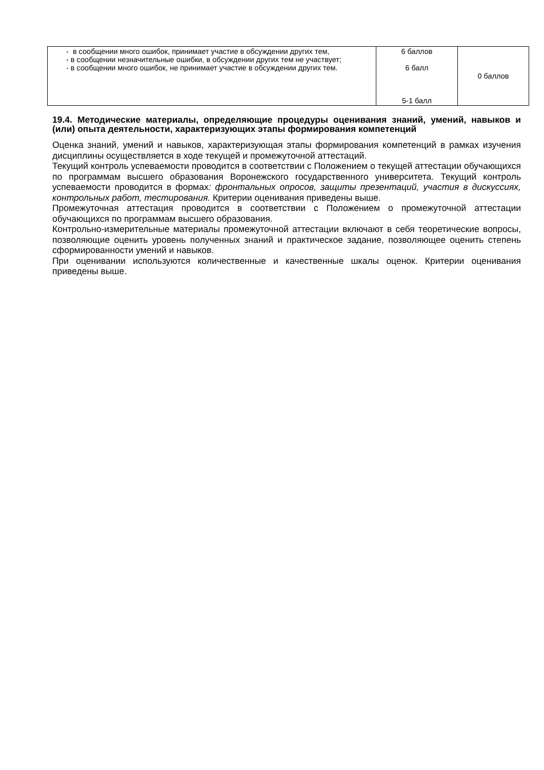| - в сообщении много ошибок, принимает участие в обсуждении других тем, - в сообщении незначительные ошибки, в обсуждении других тем не участвует; - в сообщении много ошибок, не принимает участие в обсуждении других тем. | 6 баллов 6 балл 5-1 балл | 0 баллов |
19.4. Методические материалы, определяющие процедуры оценивания знаний, умений, навыков и (или) опыта деятельности, характеризующих этапы формирования компетенций
Оценка знаний, умений и навыков, характеризующая этапы формирования компетенций в рамках изучения дисциплины осуществляется в ходе текущей и промежуточной аттестаций.
Текущий контроль успеваемости проводится в соответствии с Положением о текущей аттестации обучающихся по программам высшего образования Воронежского государственного университета. Текущий контроль успеваемости проводится в формах: фронтальных опросов, защиты презентаций, участия в дискуссиях, контрольных работ, тестирования. Критерии оценивания приведены выше.
Промежуточная аттестация проводится в соответствии с Положением о промежуточной аттестации обучающихся по программам высшего образования.
Контрольно-измерительные материалы промежуточной аттестации включают в себя теоретические вопросы, позволяющие оценить уровень полученных знаний и практическое задание, позволяющее оценить степень сформированности умений и навыков.
При оценивании используются количественные и качественные шкалы оценок. Критерии оценивания приведены выше.